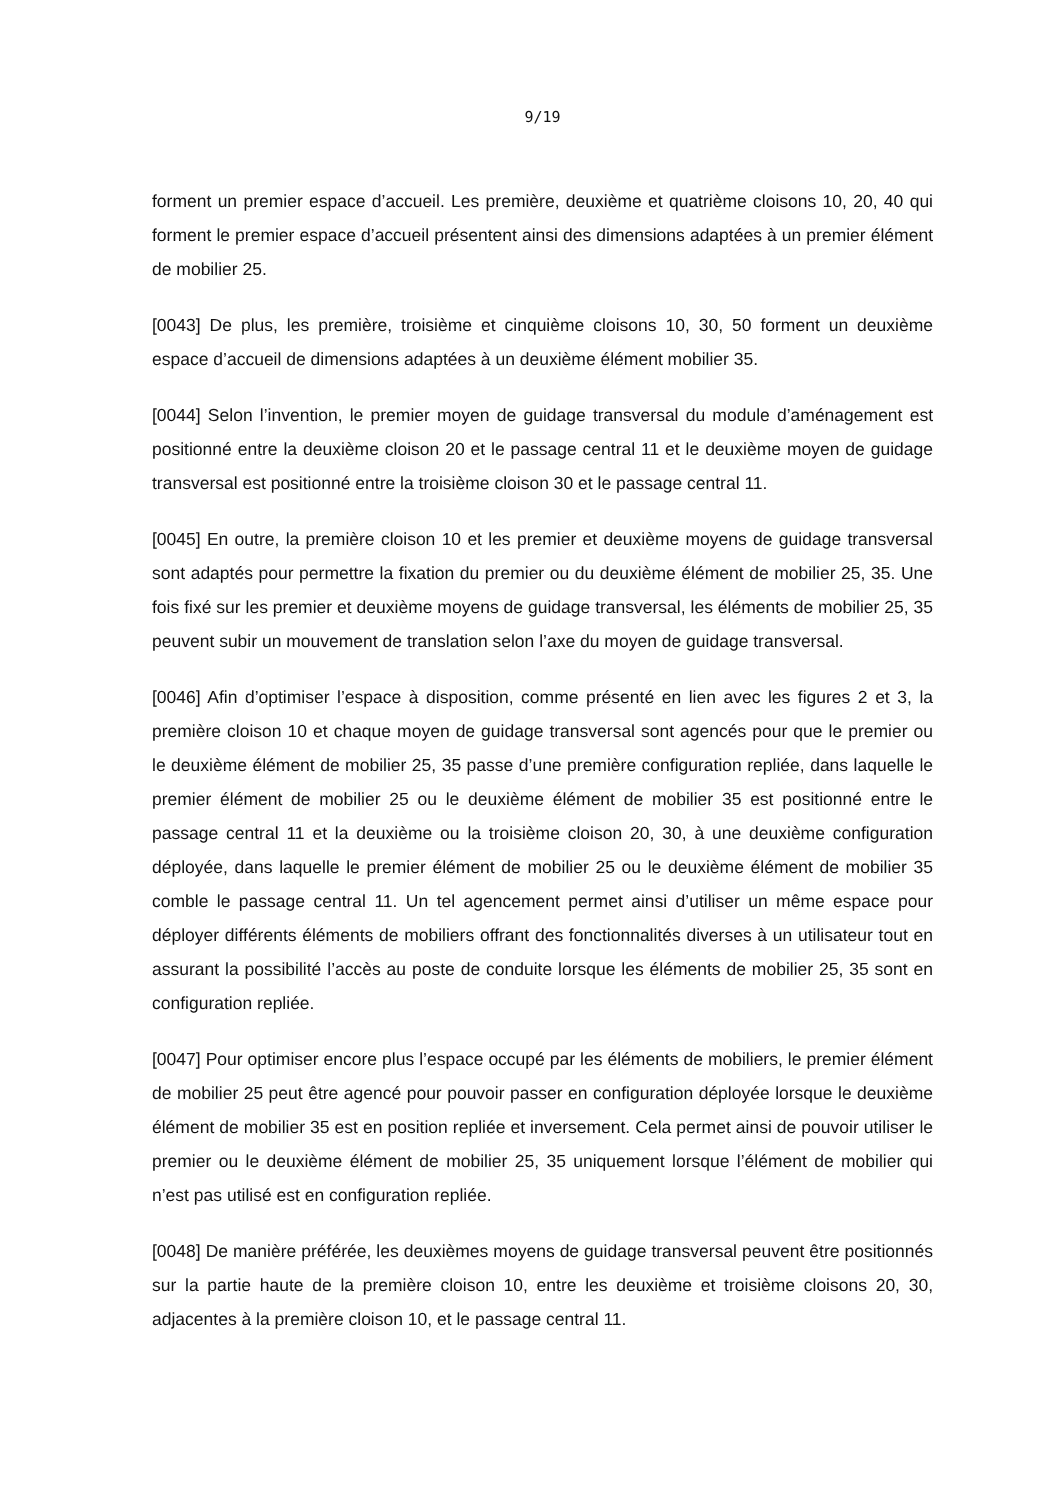9/19
forment un premier espace d’accueil. Les première, deuxième et quatrième cloisons 10, 20, 40 qui forment le premier espace d’accueil présentent ainsi des dimensions adaptées à un premier élément de mobilier 25.
[0043] De plus, les première, troisième et cinquième cloisons 10, 30, 50 forment un deuxième espace d’accueil de dimensions adaptées à un deuxième élément mobilier 35.
[0044] Selon l’invention, le premier moyen de guidage transversal du module d’aménagement est positionné entre la deuxième cloison 20 et le passage central 11 et le deuxième moyen de guidage transversal est positionné entre la troisième cloison 30 et le passage central 11.
[0045] En outre, la première cloison 10 et les premier et deuxième moyens de guidage transversal sont adaptés pour permettre la fixation du premier ou du deuxième élément de mobilier 25, 35. Une fois fixé sur les premier et deuxième moyens de guidage transversal, les éléments de mobilier 25, 35 peuvent subir un mouvement de translation selon l’axe du moyen de guidage transversal.
[0046] Afin d’optimiser l’espace à disposition, comme présenté en lien avec les figures 2 et 3, la première cloison 10 et chaque moyen de guidage transversal sont agencés pour que le premier ou le deuxième élément de mobilier 25, 35 passe d’une première configuration repliée, dans laquelle le premier élément de mobilier 25 ou le deuxième élément de mobilier 35 est positionné entre le passage central 11 et la deuxième ou la troisième cloison 20, 30, à une deuxième configuration déployée, dans laquelle le premier élément de mobilier 25 ou le deuxième élément de mobilier 35 comble le passage central 11. Un tel agencement permet ainsi d’utiliser un même espace pour déployer différents éléments de mobiliers offrant des fonctionnalités diverses à un utilisateur tout en assurant la possibilité l’accès au poste de conduite lorsque les éléments de mobilier 25, 35 sont en configuration repliée.
[0047] Pour optimiser encore plus l’espace occupé par les éléments de mobiliers, le premier élément de mobilier 25 peut être agencé pour pouvoir passer en configuration déployée lorsque le deuxième élément de mobilier 35 est en position repliée et inversement. Cela permet ainsi de pouvoir utiliser le premier ou le deuxième élément de mobilier 25, 35 uniquement lorsque l’élément de mobilier qui n’est pas utilisé est en configuration repliée.
[0048] De manière préférée, les deuxièmes moyens de guidage transversal peuvent être positionnés sur la partie haute de la première cloison 10, entre les deuxième et troisième cloisons 20, 30, adjacentes à la première cloison 10, et le passage central 11.